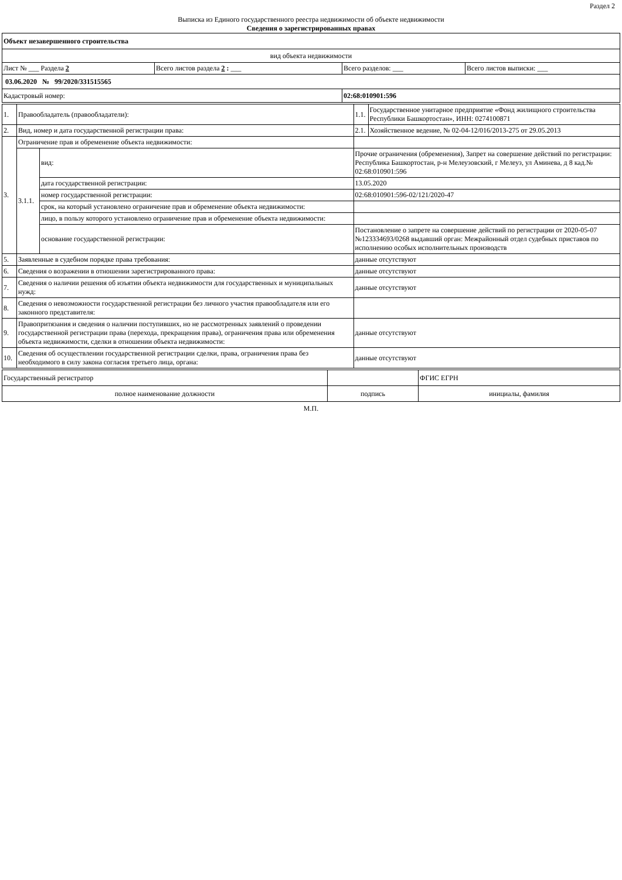Раздел 2
Выписка из Единого государственного реестра недвижимости об объекте недвижимости
Сведения о зарегистрированных правах
| Объект незавершенного строительства | | | |
| вид объекта недвижимости | | | |
| Лист № ___ Раздела 2 | Всего листов раздела 2 : ___ | Всего разделов: ___ | Всего листов выписки: ___ |
| 03.06.2020 № 99/2020/331515565 | | | |
| Кадастровый номер: | | 02:68:010901:596 | |
| 1. | Правообладатель (правообладатели): | | 1.1. | Государственное унитарное предприятие «Фонд жилищного строительства Республики Башкортостан», ИНН: 0274100871 |
| 2. | Вид, номер и дата государственной регистрации права: | | 2.1. | Хозяйственное ведение, № 02-04-12/016/2013-275 от 29.05.2013 |
| 3. | Ограничение прав и обременение объекта недвижимости: | | | |
| | 3.1.1. | вид: | Прочие ограничения (обременения), Запрет на совершение действий по регистрации: Республика Башкортостан, р-н Мелеузовский, г Мелеуз, ул Аминева, д 8 кад.№ 02:68:010901:596 | |
| | | дата государственной регистрации: | 13.05.2020 | |
| | | номер государственной регистрации: | 02:68:010901:596-02/121/2020-47 | |
| | | срок, на который установлено ограничение прав и обременение объекта недвижимости: | | |
| | | лицо, в пользу которого установлено ограничение прав и обременение объекта недвижимости: | | |
| | | основание государственной регистрации: | Постановление о запрете на совершение действий по регистрации от 2020-05-07 №123334693/0268 выдавший орган: Межрайонный отдел судебных приставов по исполнению особых исполнительных производств | |
| 5. | Заявленные в судебном порядке права требования: | | данные отсутствуют | |
| 6. | Сведения о возражении в отношении зарегистрированного права: | | данные отсутствуют | |
| 7. | Сведения о наличии решения об изъятии объекта недвижимости для государственных и муниципальных нужд: | | данные отсутствуют | |
| 8. | Сведения о невозможности государственной регистрации без личного участия правообладателя или его законного представителя: | | | |
| 9. | Правопритязания и сведения о наличии поступивших, но не рассмотренных заявлений о проведении государственной регистрации права (перехода, прекращения права), ограничения права или обременения объекта недвижимости, сделки в отношении объекта недвижимости: | | данные отсутствуют | |
| 10. | Сведения об осуществлении государственной регистрации сделки, права, ограничения права без необходимого в силу закона согласия третьего лица, органа: | | данные отсутствуют | |
| Государственный регистратор | | ФГИС ЕГРН |
| полное наименование должности | подпись | инициалы, фамилия |
М.П.